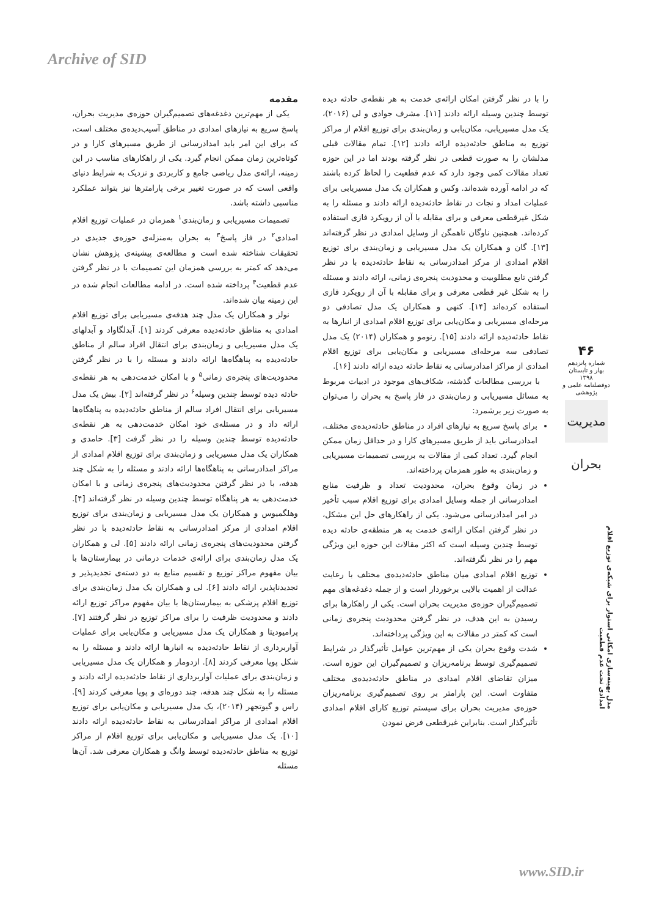Archive of SID
مقدمه
یکی از مهم‌ترین دغدغه‌های تصمیم‌گیران حوزه‌ی مدیریت بحران، پاسخ سریع به نیازهای امدادی در مناطق آسیب‌دیده‌ی مختلف است، که برای این امر باید امدادرسانی از طریق مسیرهای کارا و در کوتاه‌ترین زمان ممکن انجام گیرد. یکی از راهکارهای مناسب در این زمینه، ارائه‌ی مدل ریاضی جامع و کاربردی و نزدیک به شرایط دنیای واقعی است که در صورت تغییر برخی پارامترها نیز بتواند عملکرد مناسبی داشته باشد.
تصمیمات مسیریابی و زمان‌بندی<sup>۱</sup> همزمان در عملیات توزیع اقلام امدادی<sup>۲</sup> در فاز پاسخ<sup>۳</sup> به بحران به‌منزله‌ی حوزه‌ی جدیدی در تحقیقات شناخته شده است و مطالعه‌ی پیشینه‌ی پژوهش نشان می‌دهد که کمتر به بررسی همزمان این تصمیمات با در نظر گرفتن عدم قطعیت<sup>۴</sup> پرداخته شده است. در ادامه مطالعات انجام شده در این زمینه بیان شده‌اند.
نولز و همکاران یک مدل چند هدفه‌ی مسیریابی برای توزیع اقلام امدادی به مناطق حادثه‌دیده معرفی کردند [۱]. آبدلگاواد و آبدلهای یک مدل مسیریابی و زمان‌بندی برای انتقال افراد سالم از مناطق حادثه‌دیده به پناهگاه‌ها ارائه دادند و مسئله را با در نظر گرفتن محدودیت‌های پنجره‌ی زمانی<sup>۵</sup> و با امکان خدمت‌دهی به هر نقطه‌ی حادثه دیده توسط چندین وسیله<sup>۶</sup> در نظر گرفته‌اند [۲]. بیش یک مدل مسیریابی برای انتقال افراد سالم از مناطق حادثه‌دیده به پناهگاه‌ها ارائه داد و در مسئله‌ی خود امکان خدمت‌دهی به هر نقطه‌ی حادثه‌دیده توسط چندین وسیله را در نظر گرفت [۳]. حامدی و همکاران یک مدل مسیریابی و زمان‌بندی برای توزیع اقلام امدادی از مراکز امدادرسانی به پناهگاه‌ها ارائه دادند و مسئله را به شکل چند هدفه، با در نظر گرفتن محدودیت‌های پنجره‌ی زمانی و با امکان خدمت‌دهی به هر پناهگاه توسط چندین وسیله در نظر گرفته‌اند [۴]. وهلگمیوس و همکاران یک مدل مسیریابی و زمان‌بندی برای توزیع اقلام امدادی از مرکز امدادرسانی به نقاط حادثه‌دیده با در نظر گرفتن محدودیت‌های پنجره‌ی زمانی ارائه دادند [۵]. لی و همکاران یک مدل زمان‌بندی برای ارائه‌ی خدمات درمانی در بیمارستان‌ها با بیان مفهوم مراکز توزیع و تقسیم منابع به دو دسته‌ی تجدیدپذیر و تجدیدناپذیر، ارائه دادند [۶]. لی و همکاران یک مدل زمان‌بندی برای توزیع اقلام پزشکی به بیمارستان‌ها با بیان مفهوم مراکز توزیع ارائه دادند و محدودیت ظرفیت را برای مراکز توزیع در نظر گرفتند [۷]. پرامیودیتا و همکاران یک مدل مسیریابی و مکان‌یابی برای عملیات آواربرداری از نقاط حادثه‌دیده به انبارها ارائه دادند و مسئله را به شکل پویا معرفی کردند [۸]. ازدومار و همکاران یک مدل مسیریابی و زمان‌بندی برای عملیات آواربرداری از نقاط حادثه‌دیده ارائه دادند و مسئله را به شکل چند هدفه، چند دوره‌ای و پویا معرفی کردند [۹]. راس و گیوتجهر (۲۰۱۴)، یک مدل مسیریابی و مکان‌یابی برای توزیع اقلام امدادی از مراکز امدادرسانی به نقاط حادثه‌دیده ارائه دادند [۱۰]. یک مدل مسیریابی و مکان‌یابی برای توزیع اقلام از مراکز توزیع به مناطق حادثه‌دیده توسط وانگ و همکاران معرفی شد. آن‌ها مسئله
را با در نظر گرفتن امکان ارائه‌ی خدمت به هر نقطه‌ی حادثه دیده توسط چندین وسیله ارائه دادند [۱۱]. مشرف جوادی و لی (۲۰۱۶)، یک مدل مسیریابی، مکان‌یابی و زمان‌بندی برای توزیع اقلام از مراکز توزیع به مناطق حادثه‌دیده ارائه دادند [۱۲]. تمام مقالات قبلی مدلشان را به صورت قطعی در نظر گرفته بودند اما در این حوزه تعداد مقالات کمی وجود دارد که عدم قطعیت را لحاظ کرده باشند که در ادامه آورده شده‌اند. وکس و همکاران یک مدل مسیریابی برای عملیات امداد و نجات در نقاط حادثه‌دیده ارائه دادند و مسئله را به شکل غیرقطعی معرفی و برای مقابله با آن از رویکرد فازی استفاده کرده‌اند. همچنین ناوگان ناهمگن از وسایل امدادی در نظر گرفته‌اند [۱۳]. گان و همکاران یک مدل مسیریابی و زمان‌بندی برای توزیع اقلام امدادی از مرکز امدادرسانی به نقاط حادثه‌دیده با در نظر گرفتن تابع مطلوبیت و محدودیت پنجره‌ی زمانی، ارائه دادند و مسئله را به شکل غیر قطعی معرفی و برای مقابله با آن از رویکرد فازی استفاده کرده‌اند [۱۴]. کنهی و همکاران یک مدل تصادفی دو مرحله‌ای مسیریابی و مکان‌یابی برای توزیع اقلام امدادی از انبارها به نقاط حادثه‌دیده ارائه دادند [۱۵]. رنومو و همکاران (۲۰۱۴) یک مدل تصادفی سه مرحله‌ای مسیریابی و مکان‌یابی برای توزیع اقلام امدادی از مراکز امدادرسانی به نقاط حادثه دیده ارائه دادند [۱۶].
با بررسی مطالعات گذشته، شکاف‌های موجود در ادبیات مربوط به مسائل مسیریابی و زمان‌بندی در فاز پاسخ به بحران را می‌توان به صورت زیر برشمرد:
برای پاسخ سریع به نیازهای افراد در مناطق حادثه‌دیده‌ی مختلف، امدادرسانی باید از طریق مسیرهای کارا و در حداقل زمان ممکن انجام گیرد. تعداد کمی از مقالات به بررسی تصمیمات مسیریابی و زمان‌بندی به طور همزمان پرداخته‌اند.
در زمان وقوع بحران، محدودیت تعداد و ظرفیت منابع امدادرسانی از جمله وسایل امدادی برای توزیع اقلام سبب تأخیر در امر امدادرسانی می‌شود. یکی از راهکارهای حل این مشکل، در نظر گرفتن امکان ارائه‌ی خدمت به هر منطقه‌ی حادثه دیده توسط چندین وسیله است که اکثر مقالات این حوزه این ویژگی مهم را در نظر نگرفته‌اند.
توزیع اقلام امدادی میان مناطق حادثه‌دیده‌ی مختلف با رعایت عدالت از اهمیت بالایی برخوردار است و از جمله دغدغه‌های مهم تصمیم‌گیران حوزه‌ی مدیریت بحران است. یکی از راهکارها برای رسیدن به این هدف، در نظر گرفتن محدودیت پنجره‌ی زمانی است که کمتر در مقالات به این ویژگی پرداخته‌اند.
شدت وقوع بحران یکی از مهم‌ترین عوامل تأثیرگذار در شرایط تصمیم‌گیری توسط برنامه‌ریزان و تصمیم‌گیران این حوزه است. میزان تقاضای اقلام امدادی در مناطق حادثه‌دیده‌ی مختلف متفاوت است. این پارامتر بر روی تصمیم‌گیری برنامه‌ریزان حوزه‌ی مدیریت بحران برای سیستم توزیع کارای اقلام امدادی تأثیرگذار است. بنابراین غیرقطعی فرض نمودن
۴۶
شماره پانزدهم
بهار و تابستان ۱۳۹۸
دوفصلنامه علمی و پژوهشی
مدیریت بحران
مدل بهینه‌سازی امکانی استوار برای شبکه‌ی توزیع اقلام امدادی تحت عدم قطعیت
www.SID.ir